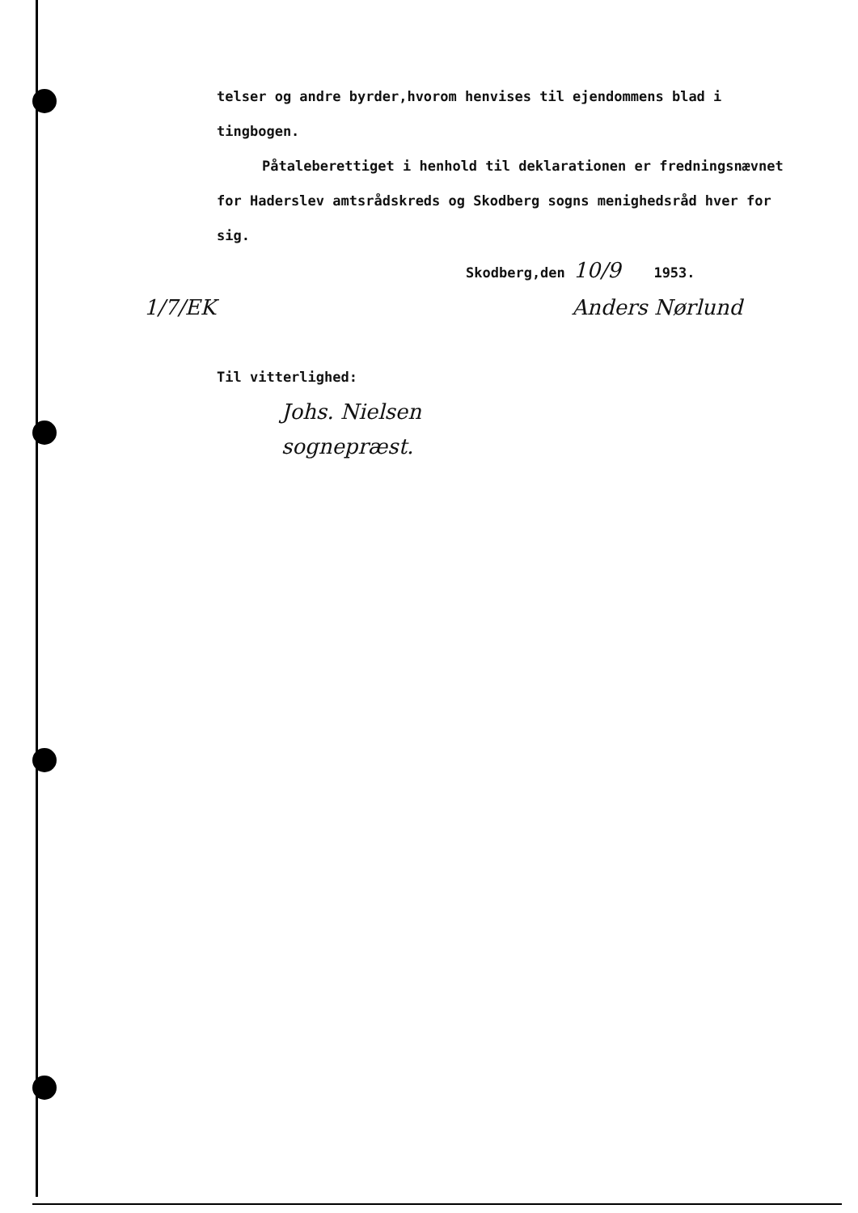telser og andre byrder,hvorom henvises til ejendommens blad i tingbogen.
Påtaleberettiget i henhold til deklarationen er fredningsnævnet for Haderslev amtsrådskreds og Skodberg sogns menighedsråd hver for sig.
Skodberg,den 10/9 1953.
1/7/EK Anders Nørlund
Til vitterlighed:
Johs. Nielsen
sognepræst.